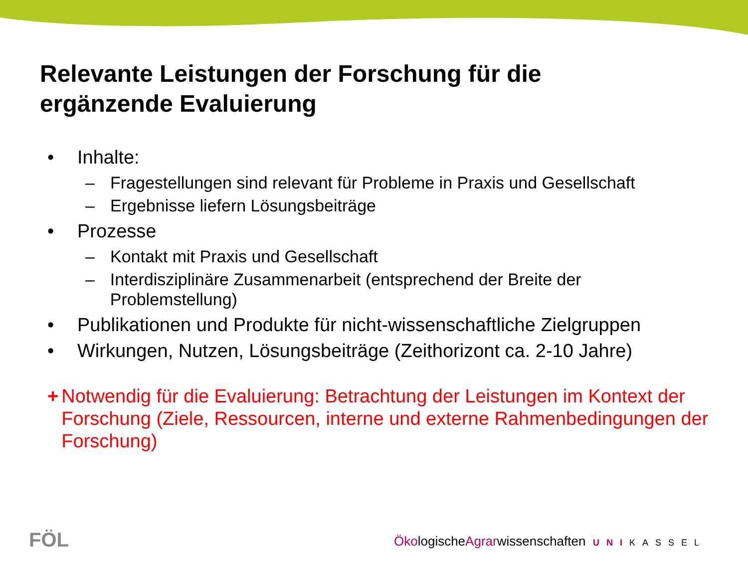Relevante Leistungen der Forschung für die
ergänzende Evaluierung
• Inhalte:
– Fragestellungen sind relevant für Probleme in Praxis und Gesellschaft
– Ergebnisse liefern Lösungsbeiträge
• Prozesse
– Kontakt mit Praxis und Gesellschaft
– Interdisziplinäre Zusammenarbeit (entsprechend der Breite der Problemstellung)
• Publikationen und Produkte für nicht-wissenschaftliche Zielgruppen
• Wirkungen, Nutzen, Lösungsbeiträge (Zeithorizont ca. 2-10 Jahre)
+ Notwendig für die Evaluierung: Betrachtung der Leistungen im Kontext der Forschung (Ziele, Ressourcen, interne und externe Rahmenbedingungen der Forschung)
FÖL ÖkologischeAgrarwissenschaften UNI KASSEL